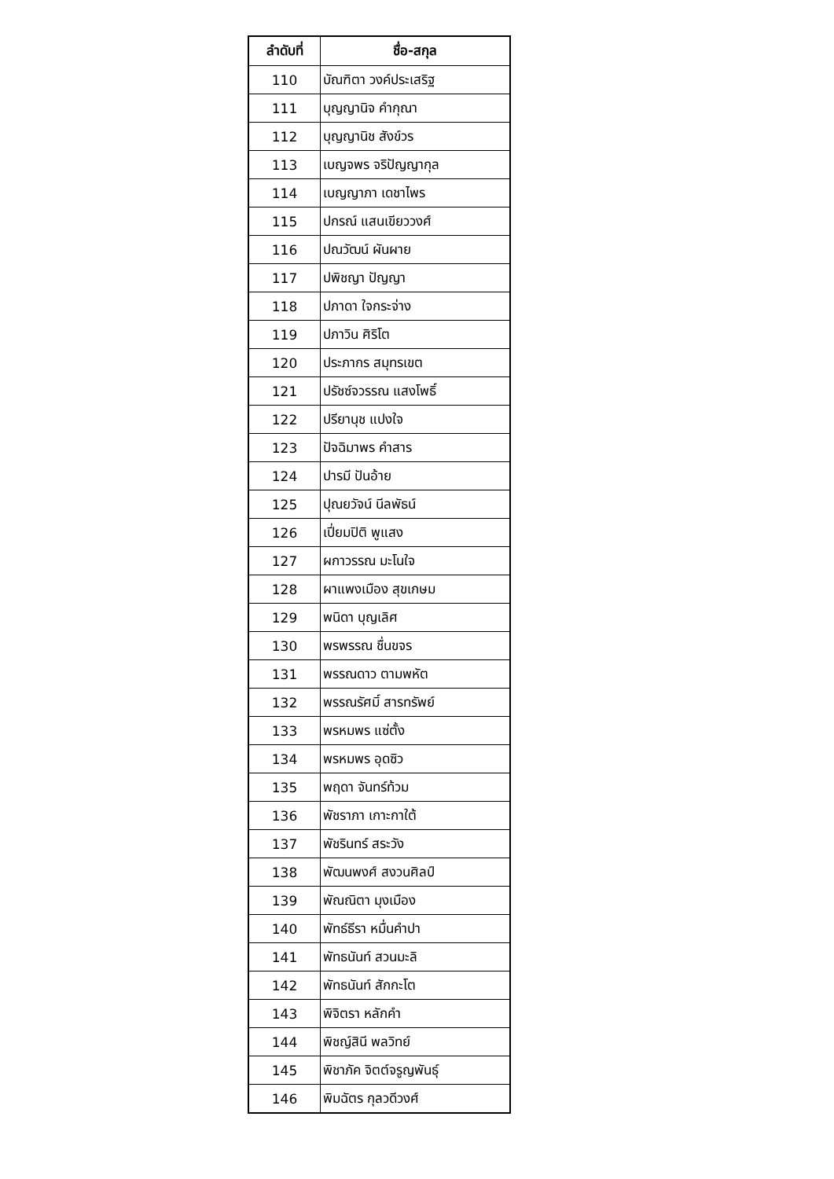| ลำดับที่ | ชื่อ-สกุล |
| --- | --- |
| 110 | บัณฑิตา วงค์ประเสริฐ |
| 111 | บุญญานิจ คำกุณา |
| 112 | บุญญานิช สังข์วร |
| 113 | เบญจพร จริปัญญากุล |
| 114 | เบญญาภา เดชาไพร |
| 115 | ปกรณ์ แสนเขียววงศ์ |
| 116 | ปณวัฒน์ ผันผาย |
| 117 | ปพิชญา ปัญญา |
| 118 | ปภาดา ใจกระจ่าง |
| 119 | ปภาวิน ศิริโต |
| 120 | ประภากร สมุทรเขต |
| 121 | ปรัชซ์จวรรณ แสงโพธิ์ |
| 122 | ปรียานุช แปงใจ |
| 123 | ปัจฉิมาพร คำสาร |
| 124 | ปารมี ปันอ้าย |
| 125 | ปุณยวัจน์ นีลพัธน์ |
| 126 | เปี่ยมปิติ พูแสง |
| 127 | ผกาวรรณ มะโนใจ |
| 128 | ผาแพงเมือง สุขเกษม |
| 129 | พนิดา บุญเลิศ |
| 130 | พรพรรณ ชื่นขจร |
| 131 | พรรณดาว ตามพหัต |
| 132 | พรรณรัศมิ์ สารทรัพย์ |
| 133 | พรหมพร แซ่ตั้ง |
| 134 | พรหมพร อุดซิว |
| 135 | พฤดา จันทร์ท้วม |
| 136 | พัชราภา เกาะกาใต้ |
| 137 | พัชรินทร์ สระวัง |
| 138 | พัฒนพงศ์ สงวนศิลป์ |
| 139 | พัณณิตา มุงเมือง |
| 140 | พัทธ์ธีรา หมื่นคำปา |
| 141 | พัทธนันท์ สวนมะลิ |
| 142 | พัทธนันท์ สักกะโต |
| 143 | พิจิตรา หลักคำ |
| 144 | พิชญ์สินี พลวิทย์ |
| 145 | พิชาภัค จิตต์จรูญพันธุ์ |
| 146 | พิมฉัตร กุลวดีวงศ์ |